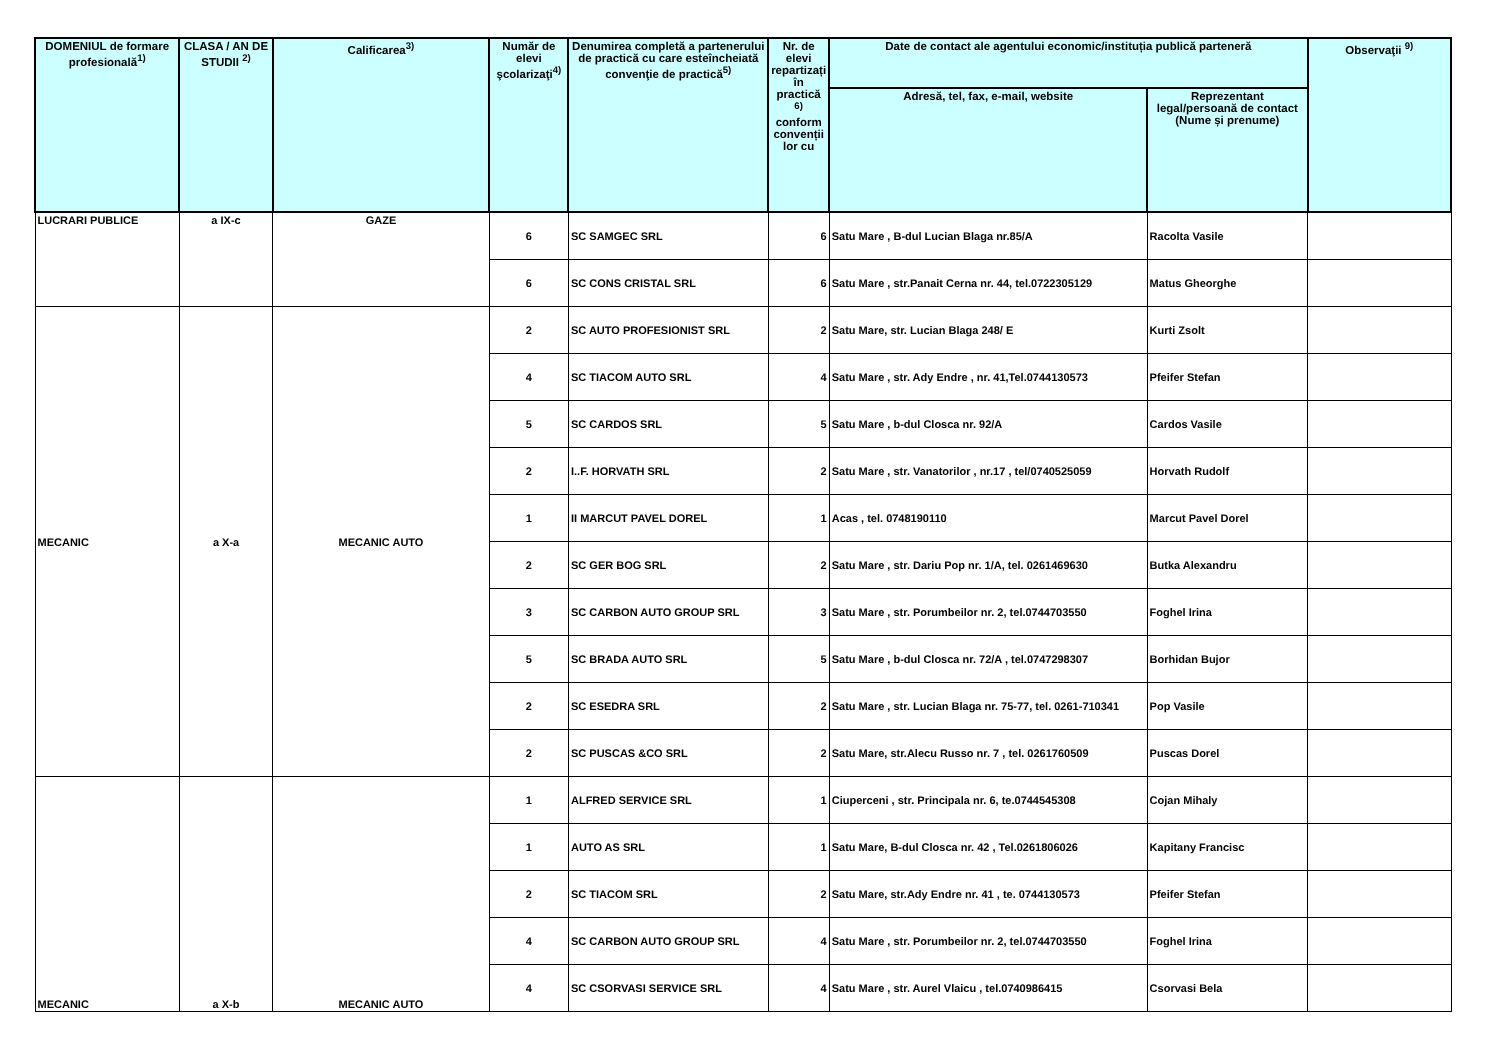| DOMENIUL de formare profesională<sup>1)</sup> | CLASA / AN DE STUDII <sup>2)</sup> | Calificarea<sup>3)</sup> | Număr de elevi şcolarizaţi<sup>4)</sup> | Denumirea completă a partenerului de practică cu care esteîncheiată convenţie de practică<sup>5)</sup> | Nr. de elevi repartizați în practică <sup>6)</sup> conform convenții lor cu | Date de contact ale agentului economic/instituția publică parteneră | | Observaţii <sup>9)</sup> |
| --- | --- | --- | --- | --- | --- | --- | --- | --- |
| | | | | | | Adresă, tel, fax, e-mail, website | Reprezentant legal/persoană de contact (Nume și prenume) | |
| LUCRARI PUBLICE | a IX-c | GAZE | 6 | SC SAMGEC SRL | 6 | Satu Mare , B-dul Lucian Blaga nr.85/A | Racolta Vasile | |
| | | | 6 | SC CONS CRISTAL SRL | 6 | Satu Mare , str.Panait Cerna nr. 44, tel.0722305129 | Matus Gheorghe | |
| MECANIC | a X-a | MECANIC AUTO | 2 | SC AUTO PROFESIONIST SRL | 2 | Satu Mare, str. Lucian Blaga 248/ E | Kurti Zsolt | |
| | | | 4 | SC TIACOM AUTO SRL | 4 | Satu Mare , str. Ady Endre , nr. 41,Tel.0744130573 | Pfeifer Stefan | |
| | | | 5 | SC CARDOS SRL | 5 | Satu Mare , b-dul Closca nr. 92/A | Cardos Vasile | |
| | | | 2 | I..F. HORVATH SRL | 2 | Satu Mare , str. Vanatorilor , nr.17 , tel/0740525059 | Horvath Rudolf | |
| | | | 1 | II MARCUT PAVEL DOREL | 1 | Acas , tel. 0748190110 | Marcut Pavel Dorel | |
| | | | 2 | SC GER BOG SRL | 2 | Satu Mare , str. Dariu Pop nr. 1/A, tel. 0261469630 | Butka Alexandru | |
| | | | 3 | SC CARBON AUTO GROUP SRL | 3 | Satu Mare , str. Porumbeilor nr. 2, tel.0744703550 | Foghel Irina | |
| | | | 5 | SC BRADA AUTO SRL | 5 | Satu Mare , b-dul Closca nr. 72/A , tel.0747298307 | Borhidan Bujor | |
| | | | 2 | SC ESEDRA SRL | 2 | Satu Mare , str. Lucian Blaga nr. 75-77, tel. 0261-710341 | Pop Vasile | |
| | | | 2 | SC PUSCAS &CO SRL | 2 | Satu Mare, str.Alecu Russo nr. 7 , tel. 0261760509 | Puscas Dorel | |
| MECANIC | a X-b | MECANIC AUTO | 1 | ALFRED SERVICE SRL | 1 | Ciuperceni , str. Principala nr. 6, te.0744545308 | Cojan Mihaly | |
| | | | 1 | AUTO AS SRL | 1 | Satu Mare, B-dul Closca nr. 42 , Tel.0261806026 | Kapitany Francisc | |
| | | | 2 | SC TIACOM SRL | 2 | Satu Mare, str.Ady Endre nr. 41 , te. 0744130573 | Pfeifer Stefan | |
| | | | 4 | SC CARBON AUTO GROUP SRL | 4 | Satu Mare , str. Porumbeilor nr. 2, tel.0744703550 | Foghel Irina | |
| | | | 4 | SC CSORVASI SERVICE SRL | 4 | Satu Mare , str. Aurel Vlaicu , tel.0740986415 | Csorvasi Bela | |